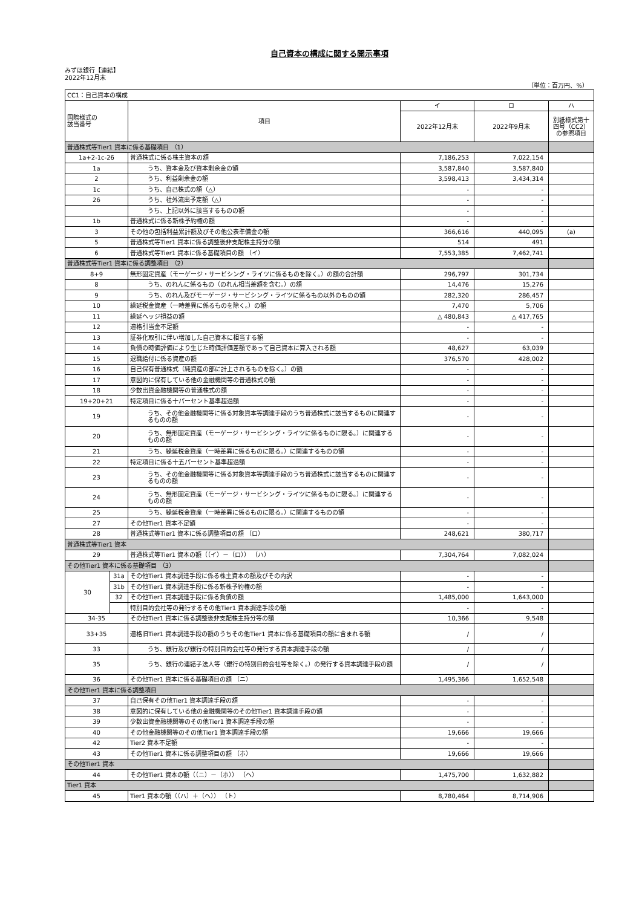自己資本の構成に関する開示事項
みずほ銀行【連結】
2022年12月末
（単位：百万円、%）
| CC1：自己資本の構成 | | | | | |
| 国際様式の 該当番号 | | 項目 | イ | ロ | ハ |
| | | | 2022年12月末 | 2022年9月末 | 別紙様式第十四号（CC2）の参照項目 |
| 普通株式等Tier1 資本に係る基礎項目 （1） | | | | | |
| 1a+2-1c-26 | | 普通株式に係る株主資本の額 | 7,186,253 | 7,022,154 | |
| 1a | | うち、資本金及び資本剰余金の額 | 3,587,840 | 3,587,840 | |
| 2 | | うち、利益剰余金の額 | 3,598,413 | 3,434,314 | |
| 1c | | うち、自己株式の額（△） | - | - | |
| 26 | | うち、社外流出予定額（△） | - | - | |
| | | うち、上記以外に該当するものの額 | - | - | |
| 1b | | 普通株式に係る新株予約権の額 | - | - | |
| 3 | | その他の包括利益累計額及びその他公表準備金の額 | 366,616 | 440,095 | (a) |
| 5 | | 普通株式等Tier1 資本に係る調整後非支配株主持分の額 | 514 | 491 | |
| 6 | | 普通株式等Tier1 資本に係る基礎項目の額 （イ） | 7,553,385 | 7,462,741 | |
| 普通株式等Tier1 資本に係る調整項目 （2） | | | | | |
| 8+9 | | 無形固定資産（モーゲージ・サービシング・ライツに係るものを除く。）の額の合計額 | 296,797 | 301,734 | |
| 8 | | うち、のれんに係るもの（のれん相当差額を含む。）の額 | 14,476 | 15,276 | |
| 9 | | うち、のれん及びモーゲージ・サービシング・ライツに係るもの以外のものの額 | 282,320 | 286,457 | |
| 10 | | 繰延税金資産（一時差異に係るものを除く。）の額 | 7,470 | 5,706 | |
| 11 | | 繰延ヘッジ損益の額 | △ 480,843 | △ 417,765 | |
| 12 | | 適格引当金不足額 | - | - | |
| 13 | | 証券化取引に伴い増加した自己資本に相当する額 | - | - | |
| 14 | | 負債の時価評価により生じた時価評価差額であって自己資本に算入される額 | 48,627 | 63,039 | |
| 15 | | 退職給付に係る資産の額 | 376,570 | 428,002 | |
| 16 | | 自己保有普通株式（純資産の部に計上されるものを除く。）の額 | - | - | |
| 17 | | 意図的に保有している他の金融機関等の普通株式の額 | - | - | |
| 18 | | 少数出資金融機関等の普通株式の額 | - | - | |
| 19+20+21 | | 特定項目に係る十パーセント基準超過額 | - | - | |
| 19 | | うち、その他金融機関等に係る対象資本等調達手段のうち普通株式に該当するものに関連するものの額 | - | - | |
| 20 | | うち、無形固定資産（モーゲージ・サービシング・ライツに係るものに限る。）に関連するものの額 | - | - | |
| 21 | | うち、繰延税金資産（一時差異に係るものに限る。）に関連するものの額 | - | - | |
| 22 | | 特定項目に係る十五パーセント基準超過額 | - | - | |
| 23 | | うち、その他金融機関等に係る対象資本等調達手段のうち普通株式に該当するものに関連するものの額 | - | - | |
| 24 | | うち、無形固定資産（モーゲージ・サービシング・ライツに係るものに限る。）に関連するものの額 | - | - | |
| 25 | | うち、繰延税金資産（一時差異に係るものに限る。）に関連するものの額 | - | - | |
| 27 | | その他Tier1 資本不足額 | - | - | |
| 28 | | 普通株式等Tier1 資本に係る調整項目の額 （ロ） | 248,621 | 380,717 | |
| 普通株式等Tier1 資本 | | | | | |
| 29 | | 普通株式等Tier1 資本の額（（イ）－（ロ）） （ハ） | 7,304,764 | 7,082,024 | |
| その他Tier1 資本に係る基礎項目 （3） | | | | | |
| 30 | 31a | その他Tier1 資本調達手段に係る株主資本の額及びその内訳 | - | - | |
| | 31b | その他Tier1 資本調達手段に係る新株予約権の額 | - | - | |
| | 32 | その他Tier1 資本調達手段に係る負債の額 | 1,485,000 | 1,643,000 | |
| | | 特別目的会社等の発行するその他Tier1 資本調達手段の額 | - | - | |
| 34-35 | | その他Tier1 資本に係る調整後非支配株主持分等の額 | 10,366 | 9,548 | |
| 33+35 | | 適格旧Tier1 資本調達手段の額のうちその他Tier1 資本に係る基礎項目の額に含まれる額 | / | / | |
| 33 | | うち、銀行及び銀行の特別目的会社等の発行する資本調達手段の額 | / | / | |
| 35 | | うち、銀行の連結子法人等（銀行の特別目的会社等を除く。）の発行する資本調達手段の額 | / | / | |
| 36 | | その他Tier1 資本に係る基礎項目の額 （ニ） | 1,495,366 | 1,652,548 | |
| その他Tier1 資本に係る調整項目 | | | | | |
| 37 | | 自己保有その他Tier1 資本調達手段の額 | - | - | |
| 38 | | 意図的に保有している他の金融機関等のその他Tier1 資本調達手段の額 | - | - | |
| 39 | | 少数出資金融機関等のその他Tier1 資本調達手段の額 | - | - | |
| 40 | | その他金融機関等のその他Tier1 資本調達手段の額 | 19,666 | 19,666 | |
| 42 | | Tier2 資本不足額 | - | - | |
| 43 | | その他Tier1 資本に係る調整項目の額 （ホ） | 19,666 | 19,666 | |
| その他Tier1 資本 | | | | | |
| 44 | | その他Tier1 資本の額（（ニ）－（ホ）） （ヘ） | 1,475,700 | 1,632,882 | |
| Tier1 資本 | | | | | |
| 45 | | Tier1 資本の額（（ハ）＋（ヘ）） （ト） | 8,780,464 | 8,714,906 | |